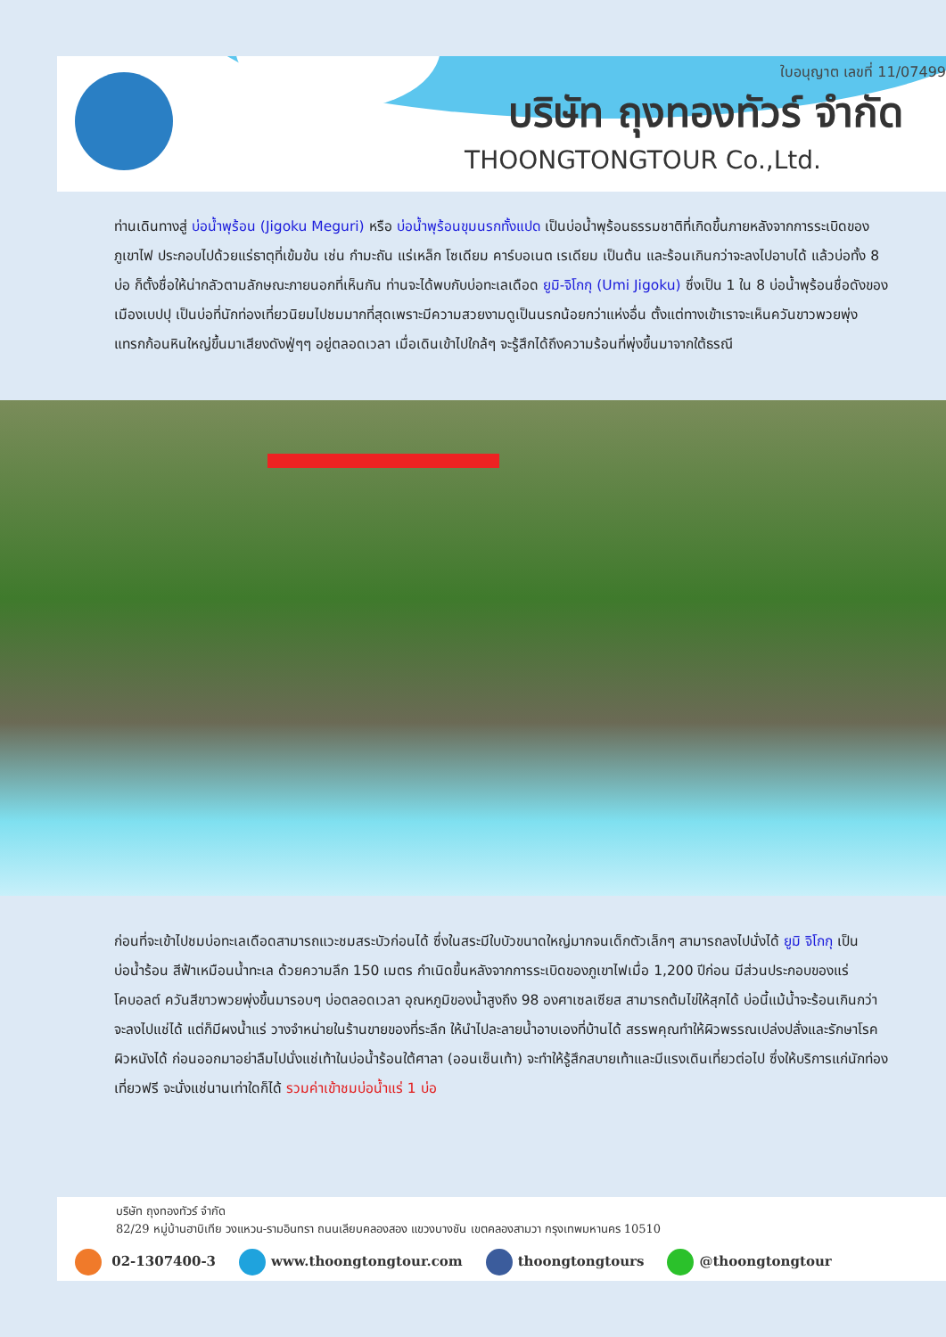ใบอนุญาต เลขที่ 11/07499
บริษัท ถุงทองทัวร์ จำกัด
THOONGTONGTOUR Co.,Ltd.
ท่านเดินทางสู่ บ่อน้ำพุร้อน (Jigoku Meguri) หรือ บ่อน้ำพุร้อนขุมนรกทั้งแปด เป็นบ่อน้ำพุร้อนธรรมชาติที่เกิดขึ้นภายหลังจากการระเบิดของภูเขาไฟ ประกอบไปด้วยแร่ธาตุที่เข้มข้น เช่น กำมะถัน แร่เหล็ก โซเดียม คาร์บอเนต เรเดียม เป็นต้น และร้อนเกินกว่าจะลงไปอาบได้ แล้วบ่อทั้ง 8 บ่อ ก็ตั้งชื่อให้น่ากลัวตามลักษณะภายนอกที่เห็นกัน ท่านจะได้พบกับบ่อทะเลเดือด ยูมิ-จิโกกุ (Umi Jigoku) ซึ่งเป็น 1 ใน 8 บ่อน้ำพุร้อนชื่อดังของเมืองเบปปุ เป็นบ่อที่นักท่องเที่ยวนิยมไปชมมากที่สุดเพราะมีความสวยงามดูเป็นนรกน้อยกว่าแห่งอื่น ตั้งแต่ทางเข้าเราจะเห็นควันขาวพวยพุ่งแทรกก้อนหินใหญ่ขึ้นมาเสียงดังฟู่ๆๆ อยู่ตลอดเวลา เมื่อเดินเข้าไปใกล้ๆ จะรู้สึกได้ถึงความร้อนที่พุ่งขึ้นมาจากใต้ธรณี
ก่อนที่จะเข้าไปชมบ่อทะเลเดือดสามารถแวะชมสระบัวก่อนได้ ซึ่งในสระมีใบบัวขนาดใหญ่มากจนเด็กตัวเล็กๆ สามารถลงไปนั่งได้ ยูมิ จิโกกุ เป็นบ่อน้ำร้อน สีฟ้าเหมือนน้ำทะเล ด้วยความลึก 150 เมตร กำเนิดขึ้นหลังจากการระเบิดของภูเขาไฟเมื่อ 1,200 ปีก่อน มีส่วนประกอบของแร่โคบอลต์ ควันสีขาวพวยพุ่งขึ้นมารอบๆ บ่อตลอดเวลา อุณหภูมิของน้ำสูงถึง 98 องศาเซลเซียส สามารถต้มไข่ให้สุกได้ บ่อนี้แม้น้ำจะร้อนเกินกว่าจะลงไปแช่ได้ แต่ก็มีผงน้ำแร่ วางจำหน่ายในร้านขายของที่ระลึก ให้นำไปละลายน้ำอาบเองที่บ้านได้ สรรพคุณทำให้ผิวพรรณเปล่งปลั่งและรักษาโรคผิวหนังได้ ก่อนออกมาอย่าลืมไปนั่งแช่เท้าในบ่อน้ำร้อนใต้ศาลา (ออนเซ็นเท้า) จะทำให้รู้สึกสบายเท้าและมีแรงเดินเที่ยวต่อไป ซึ่งให้บริการแก่นักท่องเที่ยวฟรี จะนั่งแช่นานเท่าใดก็ได้ รวมค่าเข้าชมบ่อน้ำแร่ 1 บ่อ
บริษัท ถุงทองทัวร์ จำกัด
82/29 หมู่บ้านฮาบิเทีย วงแหวน-รามอินทรา ถนนเลียบคลองสอง แขวงบางชัน เขตคลองสามวา กรุงเทพมหานคร 10510
02-1307400-3 www.thoongtongtour.com thoongtongtours @thoongtongtour